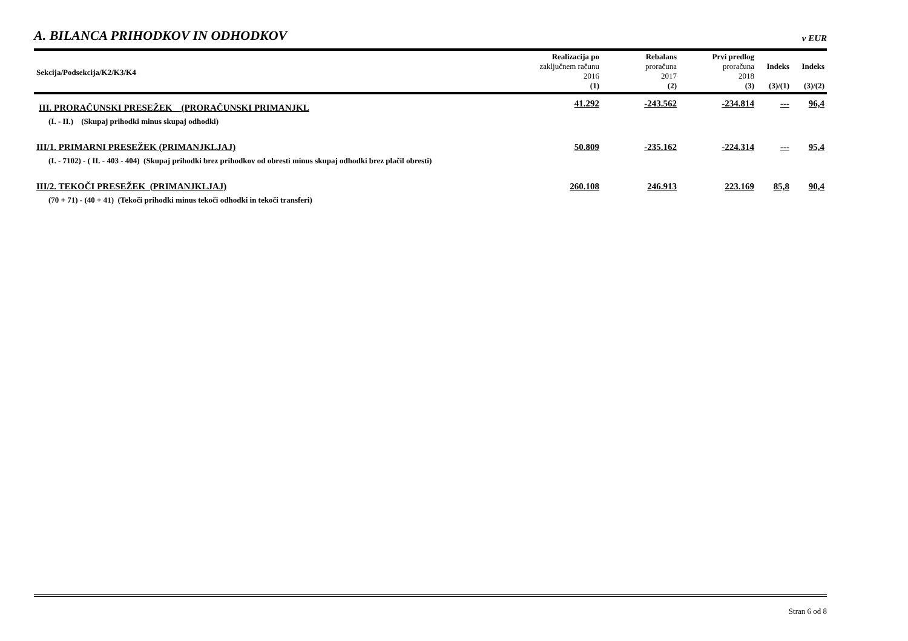A. BILANCA PRIHODKOV IN ODHODKOV
v EUR
| Sekcija/Podsekcija/K2/K3/K4 | Realizacija po zaključnem računu 2016 (1) | Rebalans proračuna 2017 (2) | Prvi predlog proračuna 2018 (3) | Indeks (3)/(1) | Indeks (3)/(2) |
| --- | --- | --- | --- | --- | --- |
| III. PRORAČUNSKI PRESEŽEK (PRORAČUNSKI PRIMANJKL | 41.292 | -243.562 | -234.814 | --- | 96,4 |
| (I. - II.) (Skupaj prihodki minus skupaj odhodki) | | | | | |
| III/1. PRIMARNI PRESEŽEK (PRIMANJKLJAJ) | 50.809 | -235.162 | -224.314 | --- | 95,4 |
| (I. - 7102) - ( II. - 403 - 404) (Skupaj prihodki brez prihodkov od obresti minus skupaj odhodki brez plačil obresti) | | | | | |
| III/2. TEKOČI PRESEŽEK (PRIMANJKLJAJ) | 260.108 | 246.913 | 223.169 | 85,8 | 90,4 |
| (70 + 71) - (40 + 41) (Tekoči prihodki minus tekoči odhodki in tekoči transferi) | | | | | |
Stran 6 od 8